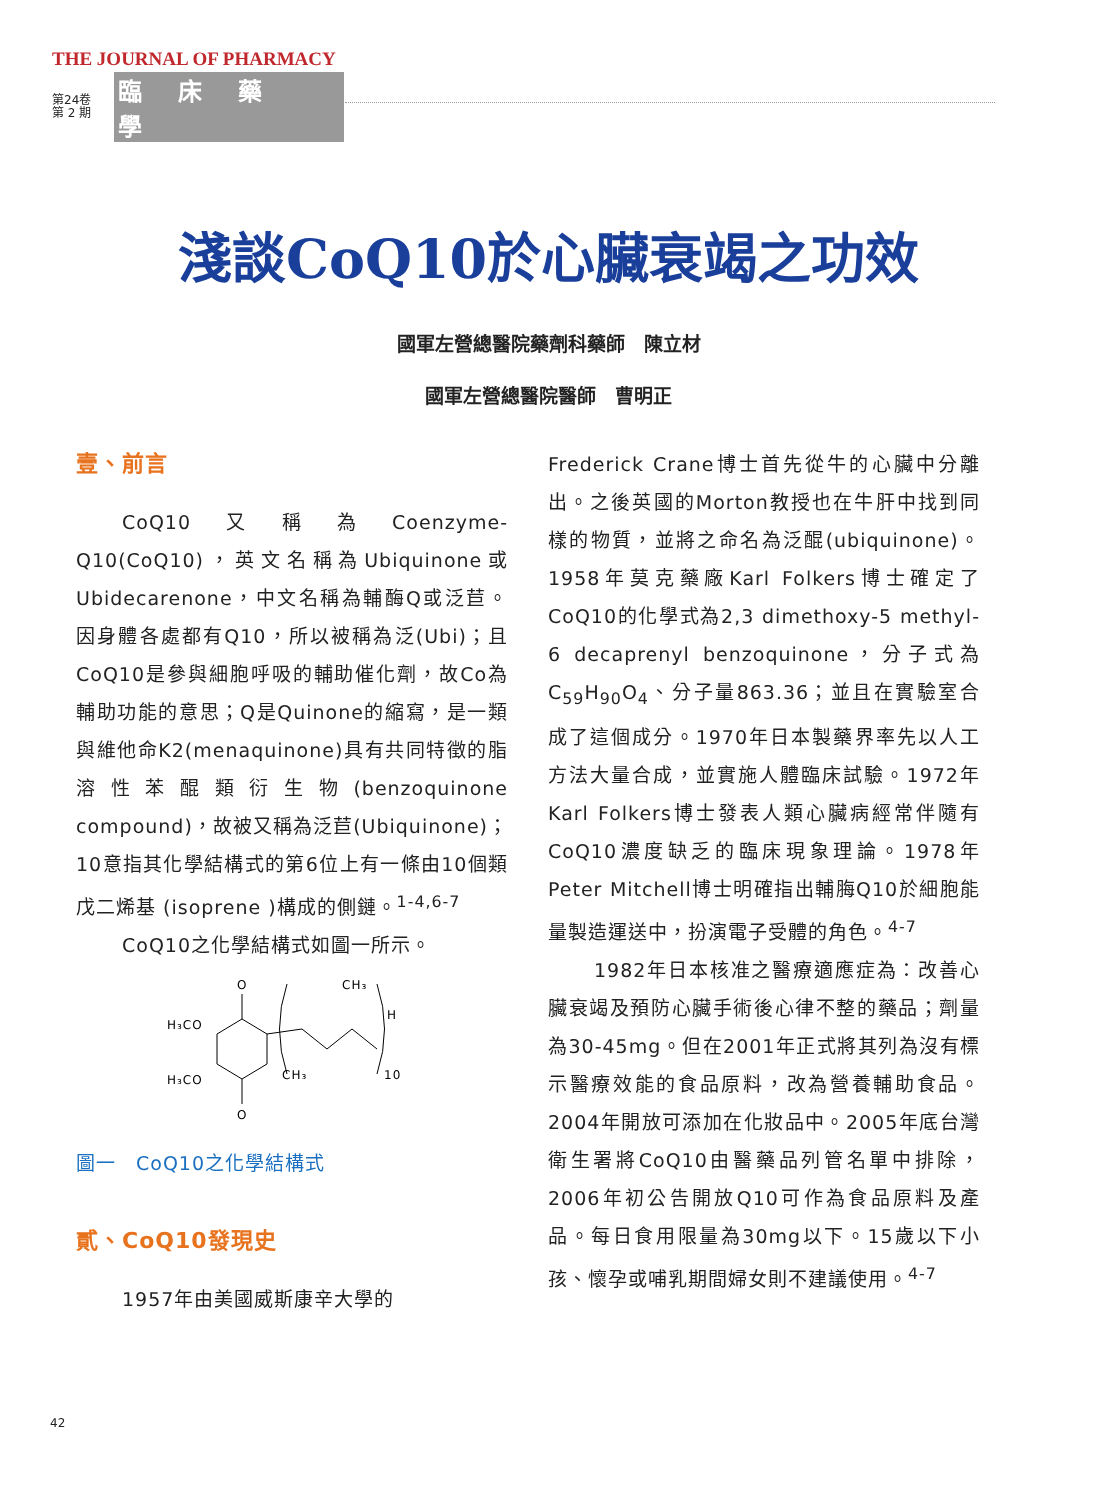THE JOURNAL OF PHARMACY
第24卷
第 2 期
臨床藥學
淺談CoQ10於心臟衰竭之功效
國軍左營總醫院藥劑科藥師　陳立材
國軍左營總醫院醫師　曹明正
壹、前言
CoQ10又稱為Coenzyme-Q10(CoQ10)，英文名稱為Ubiquinone或Ubidecarenone，中文名稱為輔酶Q或泛苣。因身體各處都有Q10，所以被稱為泛(Ubi)；且CoQ10是參與細胞呼吸的輔助催化劑，故Co為輔助功能的意思；Q是Quinone的縮寫，是一類與維他命K2(menaquinone)具有共同特徵的脂溶性苯醌類衍生物(benzoquinone compound)，故被又稱為泛苣(Ubiquinone)；10意指其化學結構式的第6位上有一條由10個類戊二烯基 (isoprene )構成的側鏈。<sup>1-4,6-7</sup>
CoQ10之化學結構式如圖一所示。
O
O
H₃CO
H₃CO
CH₃
CH₃
H
10
圖一　CoQ10之化學結構式
貳、CoQ10發現史
1957年由美國威斯康辛大學的
Frederick Crane博士首先從牛的心臟中分離出。之後英國的Morton教授也在牛肝中找到同樣的物質，並將之命名為泛醌(ubiquinone)。1958年莫克藥廠Karl Folkers博士確定了CoQ10的化學式為2,3 dimethoxy-5 methyl-6 decaprenyl benzoquinone，分子式為C<sub>59</sub>H<sub>90</sub>O<sub>4</sub>、分子量863.36；並且在實驗室合成了這個成分。1970年日本製藥界率先以人工方法大量合成，並實施人體臨床試驗。1972年Karl Folkers博士發表人類心臟病經常伴隨有CoQ10濃度缺乏的臨床現象理論。1978年Peter Mitchell博士明確指出輔脢Q10於細胞能量製造運送中，扮演電子受體的角色。<sup>4-7</sup>
1982年日本核准之醫療適應症為：改善心臟衰竭及預防心臟手術後心律不整的藥品；劑量為30-45mg。但在2001年正式將其列為沒有標示醫療效能的食品原料，改為營養輔助食品。2004年開放可添加在化妝品中。2005年底台灣衛生署將CoQ10由醫藥品列管名單中排除，2006年初公告開放Q10可作為食品原料及產品。每日食用限量為30mg以下。15歲以下小孩、懷孕或哺乳期間婦女則不建議使用。<sup>4-7</sup>
42